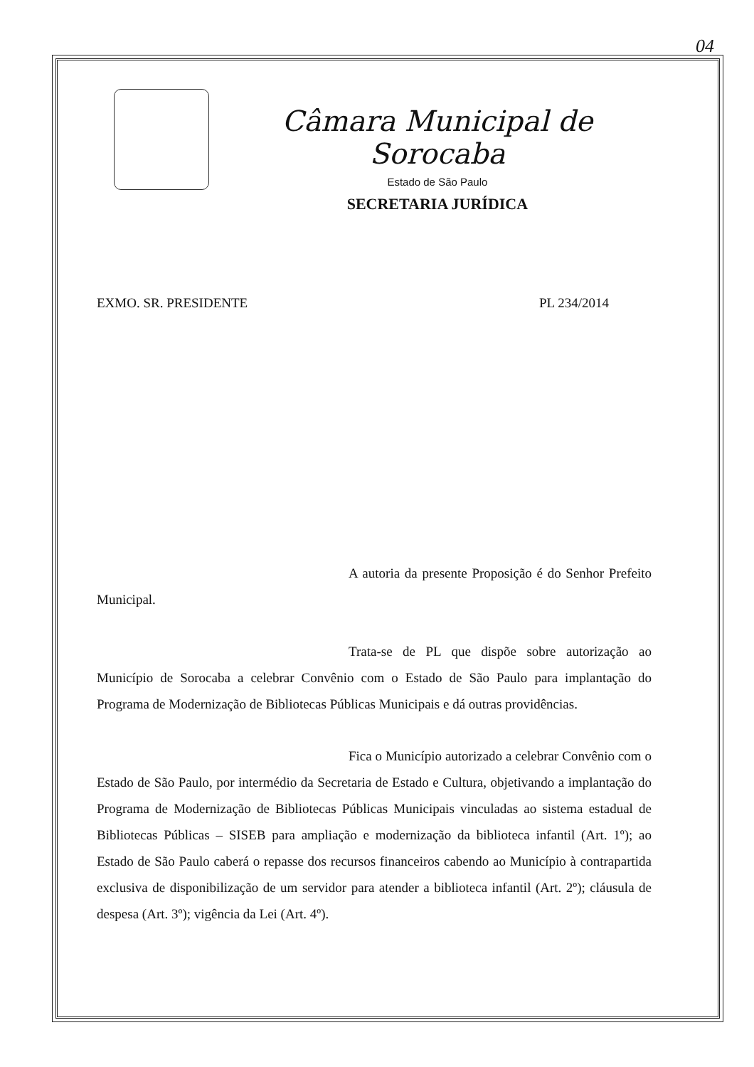04
Câmara Municipal de Sorocaba
Estado de São Paulo
SECRETARIA JURÍDICA
EXMO. SR. PRESIDENTE PL 234/2014
A autoria da presente Proposição é do Senhor Prefeito Municipal.
Trata-se de PL que dispõe sobre autorização ao Município de Sorocaba a celebrar Convênio com o Estado de São Paulo para implantação do Programa de Modernização de Bibliotecas Públicas Municipais e dá outras providências.
Fica o Município autorizado a celebrar Convênio com o Estado de São Paulo, por intermédio da Secretaria de Estado e Cultura, objetivando a implantação do Programa de Modernização de Bibliotecas Públicas Municipais vinculadas ao sistema estadual de Bibliotecas Públicas – SISEB para ampliação e modernização da biblioteca infantil (Art. 1º); ao Estado de São Paulo caberá o repasse dos recursos financeiros cabendo ao Município à contrapartida exclusiva de disponibilização de um servidor para atender a biblioteca infantil (Art. 2º); cláusula de despesa (Art. 3º); vigência da Lei (Art. 4º).